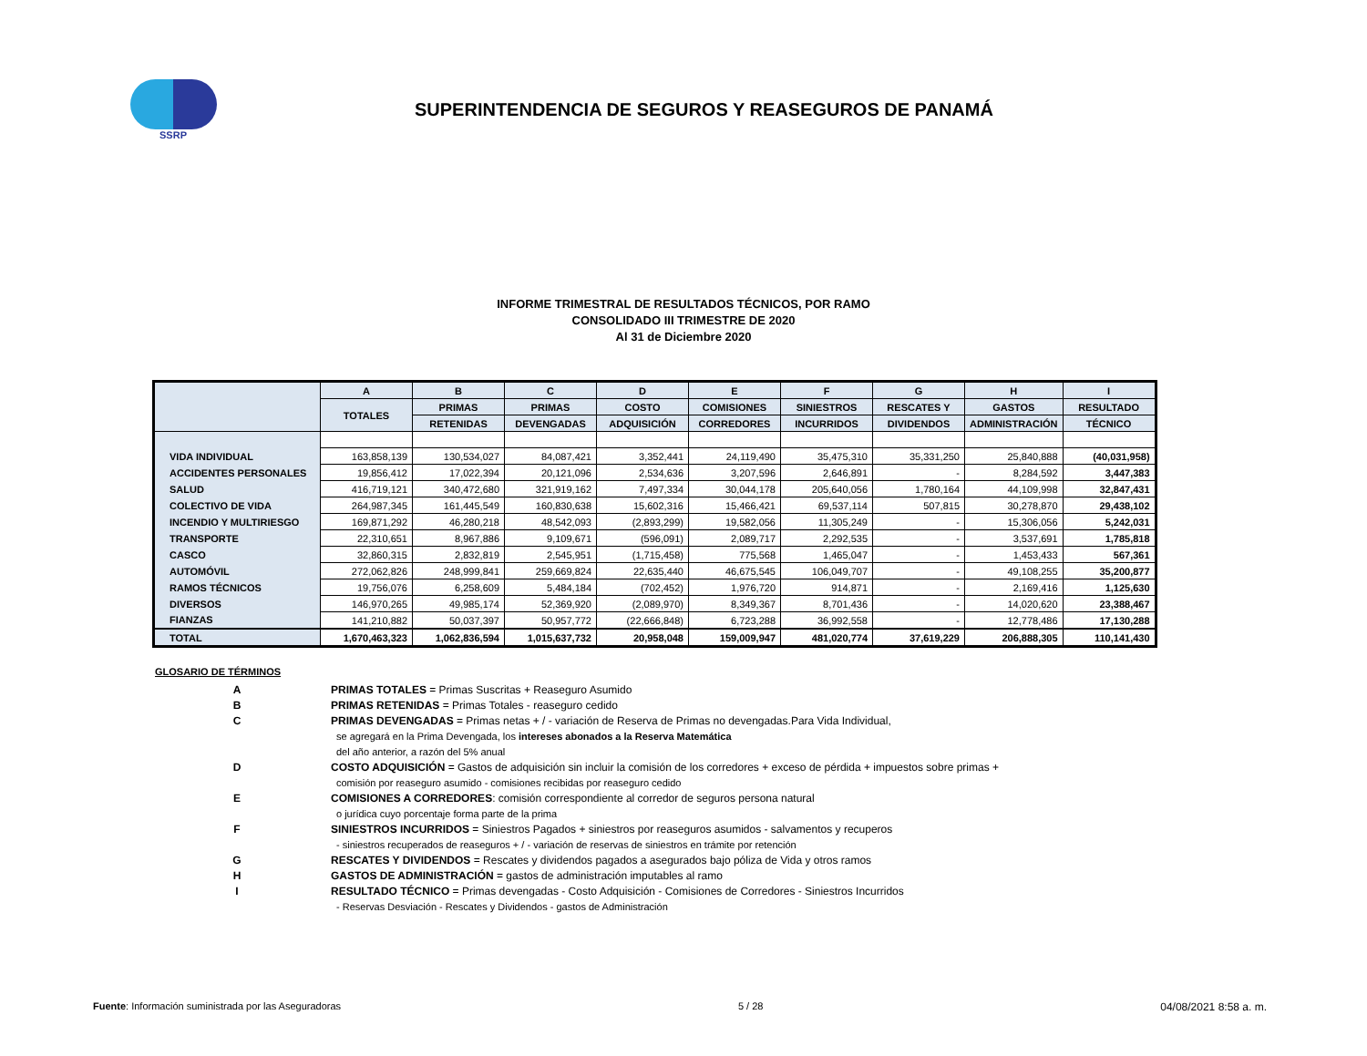SSRP
SUPERINTENDENCIA DE SEGUROS Y REASEGUROS DE PANAMÁ
INFORME TRIMESTRAL DE RESULTADOS TÉCNICOS, POR RAMO
CONSOLIDADO III TRIMESTRE DE 2020
Al 31 de Diciembre 2020
| | A | B | C | D | E | F | G | H | I |
| --- | --- | --- | --- | --- | --- | --- | --- | --- | --- |
| | TOTALES | PRIMAS | PRIMAS | COSTO | COMISIONES | SINIESTROS | RESCATES Y | GASTOS | RESULTADO |
| | | RETENIDAS | DEVENGADAS | ADQUISICIÓN | CORREDORES | INCURRIDOS | DIVIDENDOS | ADMINISTRACIÓN | TÉCNICO |
| VIDA INDIVIDUAL | 163,858,139 | 130,534,027 | 84,087,421 | 3,352,441 | 24,119,490 | 35,475,310 | 35,331,250 | 25,840,888 | (40,031,958) |
| ACCIDENTES PERSONALES | 19,856,412 | 17,022,394 | 20,121,096 | 2,534,636 | 3,207,596 | 2,646,891 | - | 8,284,592 | 3,447,383 |
| SALUD | 416,719,121 | 340,472,680 | 321,919,162 | 7,497,334 | 30,044,178 | 205,640,056 | 1,780,164 | 44,109,998 | 32,847,431 |
| COLECTIVO DE VIDA | 264,987,345 | 161,445,549 | 160,830,638 | 15,602,316 | 15,466,421 | 69,537,114 | 507,815 | 30,278,870 | 29,438,102 |
| INCENDIO Y MULTIRIESGO | 169,871,292 | 46,280,218 | 48,542,093 | (2,893,299) | 19,582,056 | 11,305,249 | - | 15,306,056 | 5,242,031 |
| TRANSPORTE | 22,310,651 | 8,967,886 | 9,109,671 | (596,091) | 2,089,717 | 2,292,535 | - | 3,537,691 | 1,785,818 |
| CASCO | 32,860,315 | 2,832,819 | 2,545,951 | (1,715,458) | 775,568 | 1,465,047 | - | 1,453,433 | 567,361 |
| AUTOMÓVIL | 272,062,826 | 248,999,841 | 259,669,824 | 22,635,440 | 46,675,545 | 106,049,707 | - | 49,108,255 | 35,200,877 |
| RAMOS TÉCNICOS | 19,756,076 | 6,258,609 | 5,484,184 | (702,452) | 1,976,720 | 914,871 | - | 2,169,416 | 1,125,630 |
| DIVERSOS | 146,970,265 | 49,985,174 | 52,369,920 | (2,089,970) | 8,349,367 | 8,701,436 | - | 14,020,620 | 23,388,467 |
| FIANZAS | 141,210,882 | 50,037,397 | 50,957,772 | (22,666,848) | 6,723,288 | 36,992,558 | - | 12,778,486 | 17,130,288 |
| TOTAL | 1,670,463,323 | 1,062,836,594 | 1,015,637,732 | 20,958,048 | 159,009,947 | 481,020,774 | 37,619,229 | 206,888,305 | 110,141,430 |
GLOSARIO DE TÉRMINOS
A PRIMAS TOTALES = Primas Suscritas + Reaseguro Asumido
B PRIMAS RETENIDAS = Primas Totales - reaseguro cedido
C PRIMAS DEVENGADAS = Primas netas + / - variación de Reserva de Primas no devengadas.Para Vida Individual,
se agregará en la Prima Devengada, los intereses abonados a la Reserva Matemática
del año anterior, a razón del 5% anual
D COSTO ADQUISICIÓN = Gastos de adquisición sin incluir la comisión de los corredores + exceso de pérdida + impuestos sobre primas +
comisión por reaseguro asumido - comisiones recibidas por reaseguro cedido
E COMISIONES A CORREDORES: comisión correspondiente al corredor de seguros persona natural
o jurídica cuyo porcentaje forma parte de la prima
F SINIESTROS INCURRIDOS = Siniestros Pagados + siniestros por reaseguros asumidos - salvamentos y recuperos
- siniestros recuperados de reaseguros + / - variación de reservas de siniestros en trámite por retención
G RESCATES Y DIVIDENDOS = Rescates y dividendos pagados a asegurados bajo póliza de Vida y otros ramos
H GASTOS DE ADMINISTRACIÓN = gastos de administración imputables al ramo
I RESULTADO TÉCNICO = Primas devengadas - Costo Adquisición - Comisiones de Corredores - Siniestros Incurridos
- Reservas Desviación - Rescates y Dividendos - gastos de Administración
Fuente: Información suministrada por las Aseguradoras 5 / 28 04/08/2021 8:58 a. m.